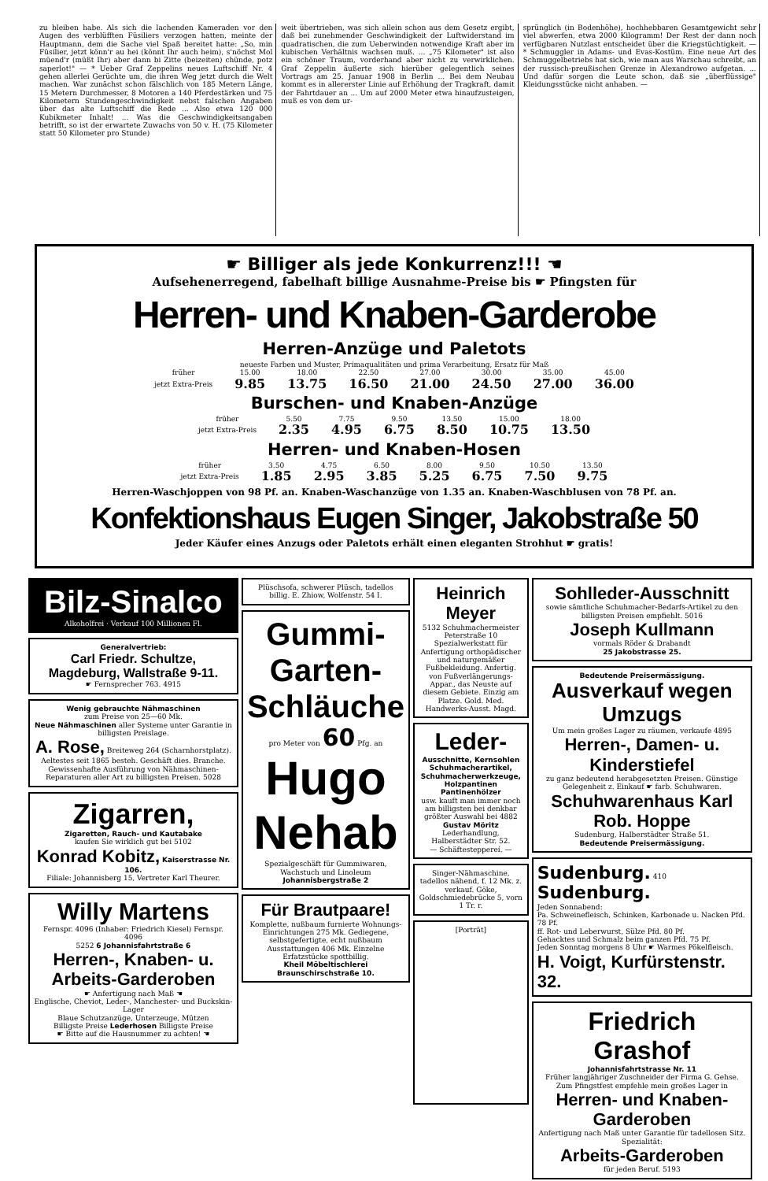zu bleiben habe. Als sich die lachenden Kameraden vor den Augen des verblüfften Füsiliers verzogen hatten, meinte der Hauptmann, dem die Sache viel Spaß bereitet hatte: „So, min Füsilier, jetzt könn'r au hei (könnt Ihr auch heim), s'nöchst Mol müend'r (müßt Ihr) aber dann bi Zitte (beizeiten) chünde, potz saperlot!" — * Ueber Graf Zeppelins neues Luftschiff Nr. 4 gehen allerlei Gerüchte um, die ihren Weg jetzt durch die Welt machen. War zunächst schon fälschlich von 185 Metern Länge, 15 Metern Durchmesser, 8 Motoren a 140 Pferdestärken und 75 Kilometern Stundengeschwindigkeit nebst falschen Angaben über das alte Luftschiff die Rede ... Also etwa 120 000 Kubikmeter Inhalt! ... Was die Geschwindigkeitsangaben betrifft, so ist der erwartete Zuwachs von 50 v. H. (75 Kilometer statt 50 Kilometer pro Stunde)
weit übertrieben, was sich allein schon aus dem Gesetz ergibt, daß bei zunehmender Geschwindigkeit der Luftwiderstand im quadratischen, die zum Ueberwinden notwendige Kraft aber im kubischen Verhältnis wachsen muß. ... „75 Kilometer" ist also ein schöner Traum, vorderhand aber nicht zu verwirklichen. Graf Zeppelin äußerte sich hierüber gelegentlich seines Vortrags am 25. Januar 1908 in Berlin ... Bei dem Neubau kommt es in allererster Linie auf Erhöhung der Tragkraft, damit der Fahrtdauer an ... Um auf 2000 Meter etwa hinaufzusteigen, muß es von dem ur-
sprünglich (in Bodenhöhe), hochhebbaren Gesamtgewicht sehr viel abwerfen, etwa 2000 Kilogramm! Der Rest der dann noch verfügbaren Nutzlast entscheidet über die Kriegstüchtigkeit. — * Schmuggler in Adams- und Evas-Kostüm. Eine neue Art des Schmuggelbetriebs hat sich, wie man aus Warschau schreibt, an der russisch-preußischen Grenze in Alexandrowo aufgetan. ... Und dafür sorgen die Leute schon, daß sie „überflüssige" Kleidungsstücke nicht anhaben. —
☛ Billiger als jede Konkurrenz!!! ☚
Aufsehenerregend, fabelhaft billige Ausnahme-Preise bis ☛ Pfingsten für
Herren- und Knaben-Garderobe
Herren-Anzüge und Paletots
neueste Farben und Muster, Primaqualitäten und prima Verarbeitung, Ersatz für Maß
| früher | 15.00 | 18.00 | 22.50 | 27.00 | 30.00 | 35.00 | 45.00 |
| jetzt Extra-Preis | 9.85 | 13.75 | 16.50 | 21.00 | 24.50 | 27.00 | 36.00 |
Burschen- und Knaben-Anzüge
| früher | 5.50 | 7.75 | 9.50 | 13.50 | 15.00 | 18.00 |
| jetzt Extra-Preis | 2.35 | 4.95 | 6.75 | 8.50 | 10.75 | 13.50 |
Herren- und Knaben-Hosen
| früher | 3.50 | 4.75 | 6.50 | 8.00 | 9.50 | 10.50 | 13.50 |
| jetzt Extra-Preis | 1.85 | 2.95 | 3.85 | 5.25 | 6.75 | 7.50 | 9.75 |
Herren-Waschjoppen von 98 Pf. an. Knaben-Waschanzüge von 1.35 an. Knaben-Waschblusen von 78 Pf. an.
Konfektionshaus Eugen Singer, Jakobstraße 50
Jeder Käufer eines Anzugs oder Paletots erhält einen eleganten Strohhut ☛ gratis!
Bilz-Sinalco
Alkoholfrei · Verkauf 100 Millionen Fl.
Generalvertrieb:
Carl Friedr. Schultze, Magdeburg, Wallstraße 9-11.
☛ Fernsprecher 763. 4915
Wenig gebrauchte Nähmaschinen
zum Preise von 25—60 Mk.
Neue Nähmaschinen aller Systeme unter Garantie in billigsten Preislage.
A. Rose, Breiteweg 264 (Scharnhorstplatz).
Aeltestes seit 1865 besteh. Geschäft dies. Branche. Gewissenhafte Ausführung von Nähmaschinen-Reparaturen aller Art zu billigsten Preisen. 5028
Zigarren,
Zigaretten, Rauch- und Kautabake
kaufen Sie wirklich gut bei 5102
Konrad Kobitz, Kaiserstrasse Nr. 106.
Filiale: Johannisberg 15, Vertreter Karl Theurer.
Willy Martens
Fernspr. 4096 (Inhaber: Friedrich Kiesel) Fernspr. 4096
5252 6 Johannisfahrtstraße 6
Herren-, Knaben- u. Arbeits-Garderoben
☛ Anfertigung nach Maß ☚
Englische, Cheviot, Leder-, Manchester- und Buckskin-Lager
Blaue Schutzanzüge, Unterzeuge, Mützen
Billigste Preise Lederhosen Billigste Preise
☛ Bitte auf die Hausnummer zu achten! ☚
Plüschsofa, schwerer Plüsch, tadellos billig. E. Zhiow, Wolfenstr. 54 I.
Gummi-Garten-Schläuche
pro Meter von 60 Pfg. an
Hugo Nehab
Spezialgeschäft für Gummiwaren, Wachstuch und Linoleum
Johannisbergstraße 2
Für Brautpaare!
Komplette, nußbaum furnierte Wohnungs-Einrichtungen 275 Mk. Gediegene, selbstgefertigte, echt nußbaum Ausstattungen 406 Mk. Einzelne Erfatzstücke spottbillig.
Kheil Möbeltischlerei Braunschirschstraße 10.
Heinrich Meyer
5132 Schuhmachermeister
Peterstraße 10
Spezialwerkstatt für Anfertigung orthopädischer und naturgemäßer Fußbekleidung. Anfertig. von Fußverlängerungs-Appar., das Neuste auf diesem Gebiete. Einzig am Platze. Gold. Med. Handwerks-Ausst. Magd.
Leder-
Ausschnitte, Kernsohlen Schuhmacherartikel, Schuhmacherwerkzeuge, Holzpantinen Pantinenhölzer
usw. kauft man immer noch am billigsten bei denkbar größter Auswahl bei 4882
Gustav Möritz
Lederhandlung, Halberstädter Str. 52.
— Schäftesteppereí. —
Singer-Nähmaschine, tadellos nähend, f. 12 Mk. z. verkauf. Göke, Goldschmiedebrücke 5, vorn 1 Tr. r.
[Porträt]
Sohlleder-Ausschnitt
sowie sämtliche Schuhmacher-Bedarfs-Artikel zu den billigsten Preisen empfiehlt. 5016
Joseph Kullmann
vormals Röder & Drabandt
25 Jakobstrasse 25.
Bedeutende Preisermässigung.
Ausverkauf wegen Umzugs
Um mein großes Lager zu räumen, verkaufe 4895
Herren-, Damen- u. Kinderstiefel
zu ganz bedeutend herabgesetzten Preisen. Günstige Gelegenheit z. Einkauf ☛ farb. Schuhwaren.
Schuhwarenhaus Karl Rob. Hoppe
Sudenburg, Halberstädter Straße 51.
Bedeutende Preisermässigung.
Sudenburg. 410 Sudenburg.
Jeden Sonnabend:
Pa. Schweinefleisch, Schinken, Karbonade u. Nacken Pfd. 78 Pf.
ff. Rot- und Leberwurst, Sülze Pfd. 80 Pf.
Gehacktes und Schmalz beim ganzen Pfd. 75 Pf.
Jeden Sonntag morgens 8 Uhr ☛ Warmes Pökelfleisch.
H. Voigt, Kurfürstenstr. 32.
Friedrich Grashof
Johannisfahrtstrasse Nr. 11
Früher langjähriger Zuschneider der Firma G. Gehse.
Zum Pfingstfest empfehle mein großes Lager in
Herren- und Knaben-Garderoben
Anfertigung nach Maß unter Garantie für tadellosen Sitz.
Spezialität:
Arbeits-Garderoben
für jeden Beruf. 5193